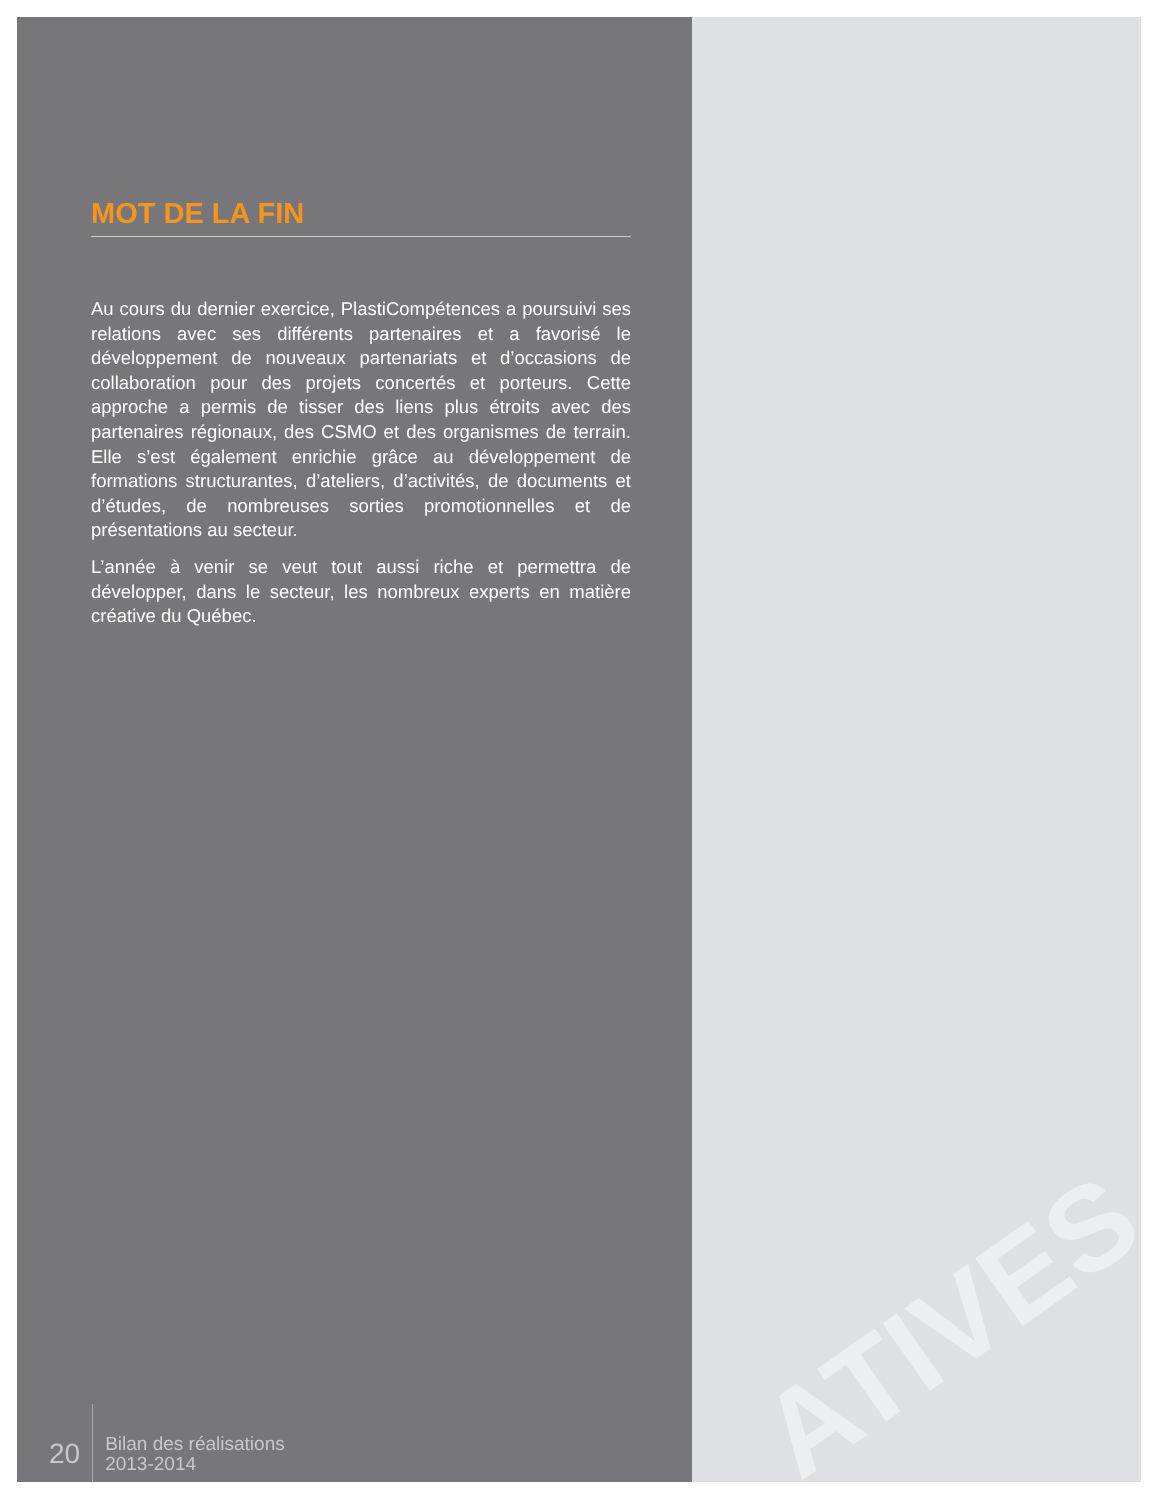ATIVES
MOT DE LA FIN
Au cours du dernier exercice, PlastiCompétences a poursuivi ses relations avec ses différents partenaires et a favorisé le développement de nouveaux partenariats et d’occasions de collaboration pour des projets concertés et porteurs. Cette approche a permis de tisser des liens plus étroits avec des partenaires régionaux, des CSMO et des organismes de terrain. Elle s’est également enrichie grâce au développement de formations structurantes, d’ateliers, d’activités, de documents et d’études, de nombreuses sorties promotionnelles et de présentations au secteur.
L’année à venir se veut tout aussi riche et permettra de développer, dans le secteur, les nombreux experts en matière créative du Québec.
20
Bilan des réalisations
2013-2014